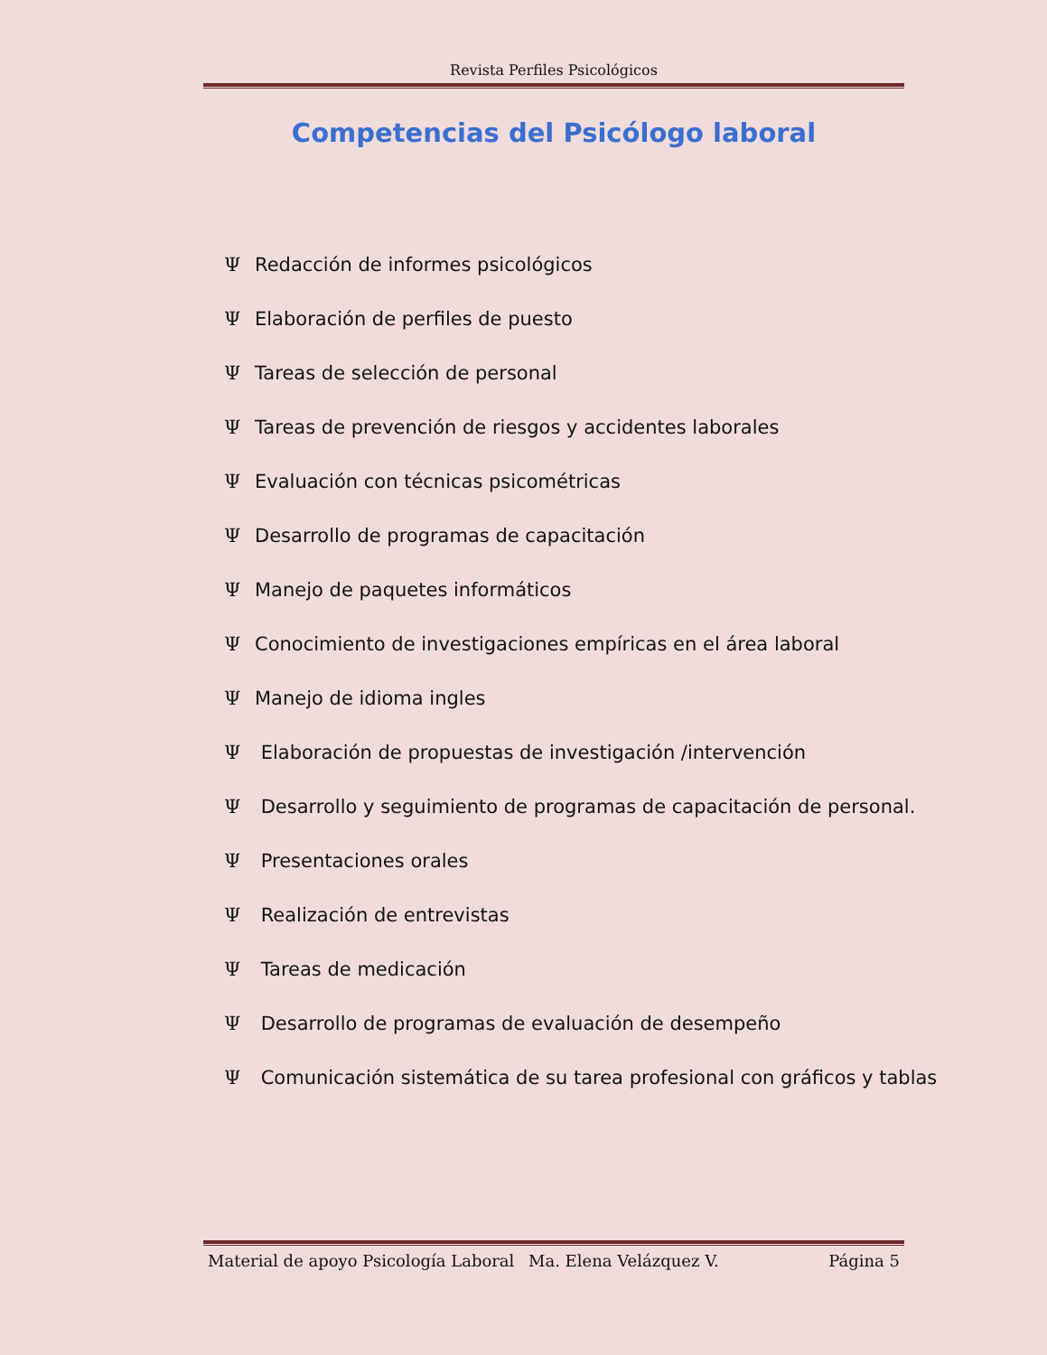Revista Perfiles Psicológicos
Competencias del Psicólogo laboral
Ψ Redacción de informes psicológicos
Ψ Elaboración de perfiles de puesto
Ψ Tareas de selección de personal
Ψ Tareas de prevención de riesgos y accidentes laborales
Ψ Evaluación con técnicas psicométricas
Ψ Desarrollo de programas de capacitación
Ψ Manejo de paquetes informáticos
Ψ Conocimiento de investigaciones empíricas en el área laboral
Ψ Manejo de idioma ingles
Ψ Elaboración de propuestas de investigación /intervención
Ψ Desarrollo y seguimiento de programas de capacitación de personal.
Ψ Presentaciones orales
Ψ Realización de entrevistas
Ψ Tareas de medicación
Ψ Desarrollo de programas de evaluación de desempeño
Ψ Comunicación sistemática de su tarea profesional con gráficos y tablas
Material de apoyo Psicología Laboral Ma. Elena Velázquez V. Página 5